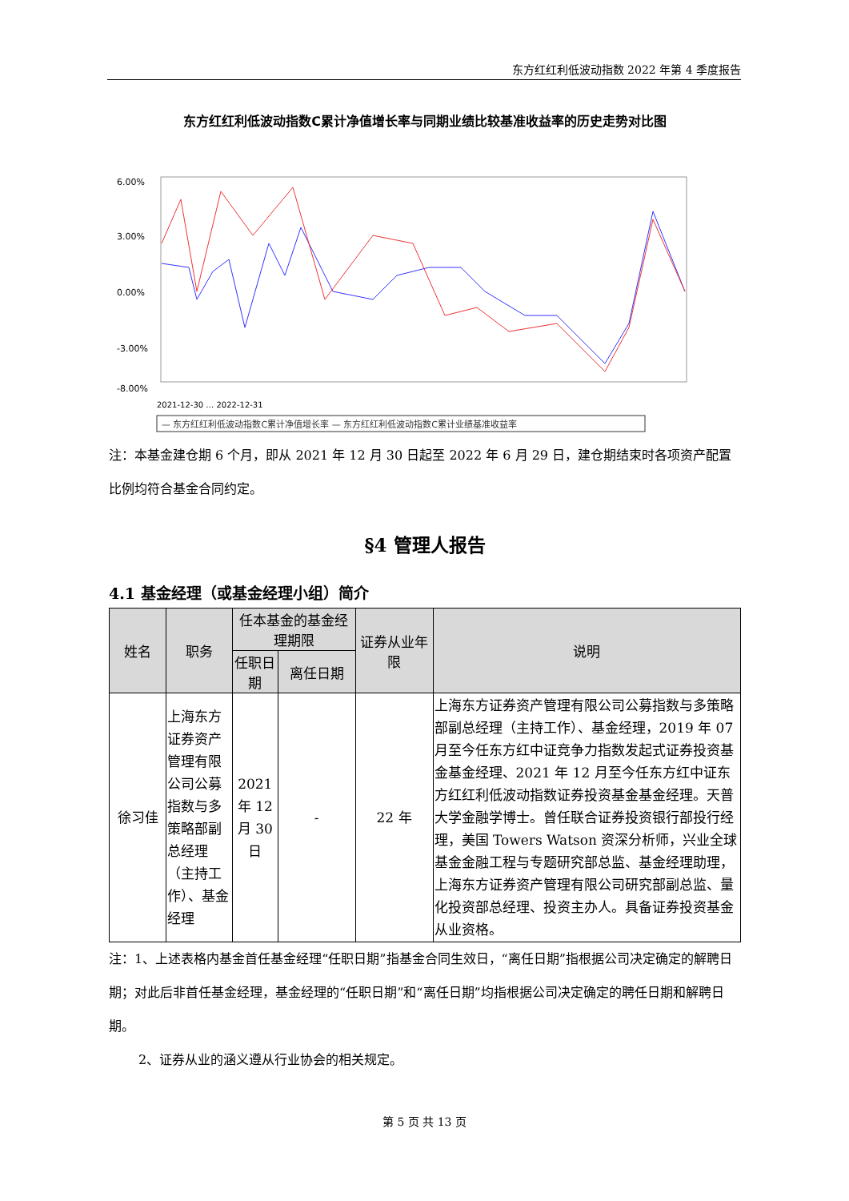东方红红利低波动指数 2022 年第 4 季度报告
东方红红利低波动指数C累计净值增长率与同期业绩比较基准收益率的历史走势对比图
6.00%
3.00%
0.00%
-3.00%
-8.00%
2021-12-30 … 2022-12-31
— 东方红红利低波动指数C累计净值增长率 — 东方红红利低波动指数C累计业绩基准收益率
注：本基金建仓期 6 个月，即从 2021 年 12 月 30 日起至 2022 年 6 月 29 日，建仓期结束时各项资产配置比例均符合基金合同约定。
§4 管理人报告
4.1 基金经理（或基金经理小组）简介
| 姓名 | 职务 | 任本基金的基金经理期限 | | 证券从业年限 | 说明 |
| --- | --- | --- | --- | --- | --- |
| | | 任职日期 | 离任日期 | | |
| 徐习佳 | 上海东方证券资产管理有限公司公募指数与多策略部副总经理（主持工作）、基金经理 | 2021 年 12 月 30 日 | - | 22 年 | 上海东方证券资产管理有限公司公募指数与多策略部副总经理（主持工作）、基金经理，2019 年 07 月至今任东方红中证竞争力指数发起式证券投资基金基金经理、2021 年 12 月至今任东方红中证东方红红利低波动指数证券投资基金基金经理。天普大学金融学博士。曾任联合证券投资银行部投行经理，美国 Towers Watson 资深分析师，兴业全球基金金融工程与专题研究部总监、基金经理助理，上海东方证券资产管理有限公司研究部副总监、量化投资部总经理、投资主办人。具备证券投资基金从业资格。 |
注：1、上述表格内基金首任基金经理“任职日期”指基金合同生效日，“离任日期”指根据公司决定确定的解聘日期；对此后非首任基金经理，基金经理的“任职日期”和“离任日期”均指根据公司决定确定的聘任日期和解聘日期。
2、证券从业的涵义遵从行业协会的相关规定。
第 5 页 共 13 页